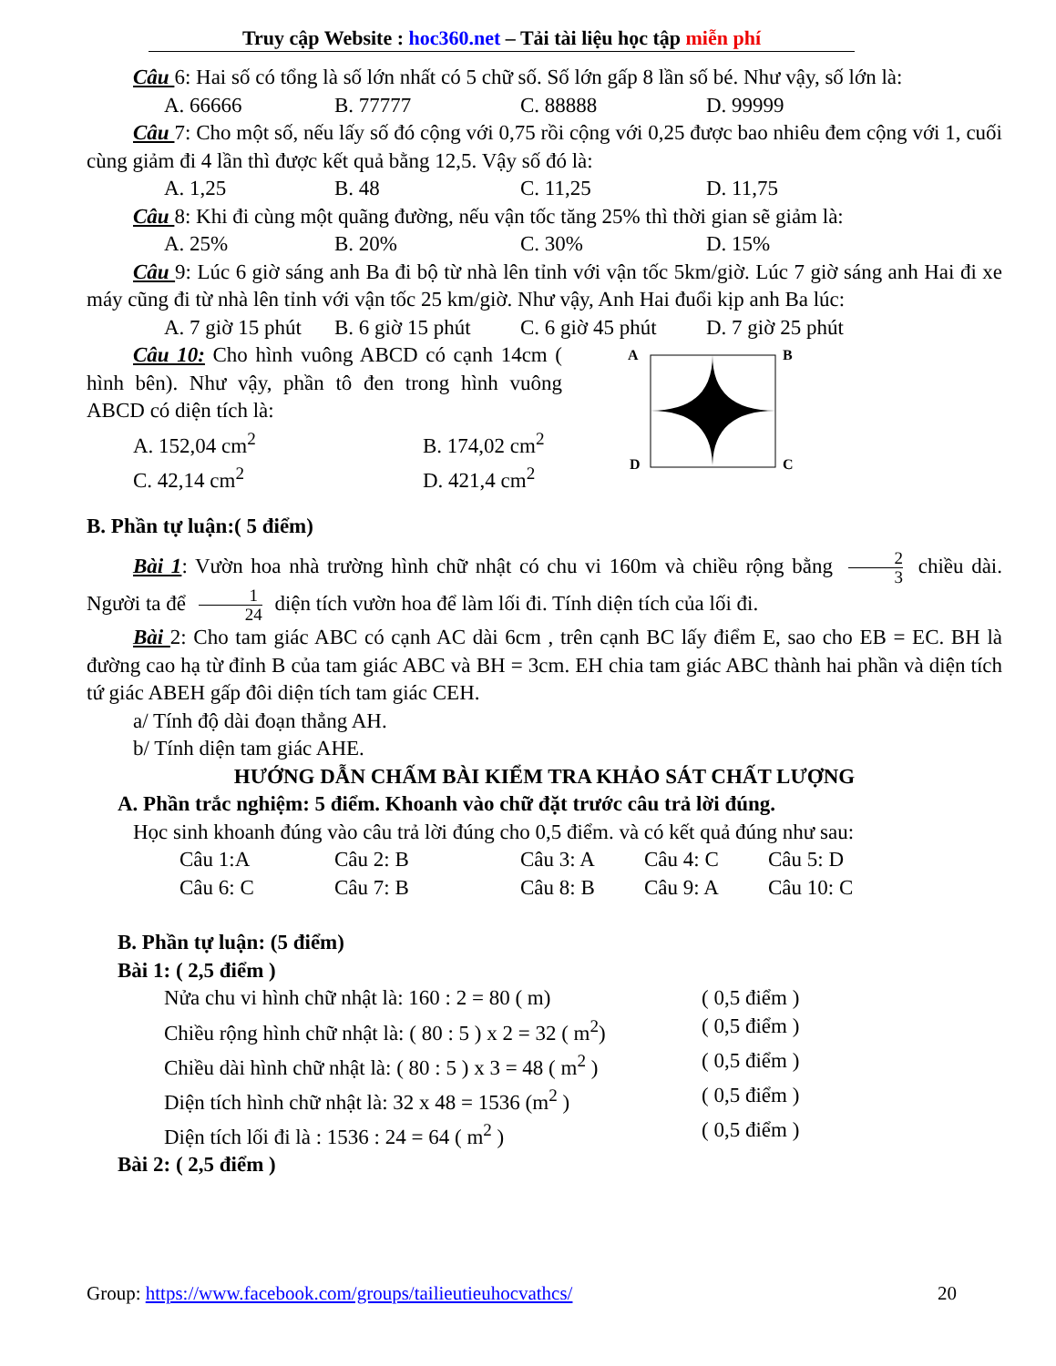Truy cập Website : hoc360.net – Tải tài liệu học tập miễn phí
Câu 6: Hai số có tổng là số lớn nhất có 5 chữ số. Số lớn gấp 8 lần số bé. Như vậy, số lớn là:
A. 66666 B. 77777 C. 88888 D. 99999
Câu 7: Cho một số, nếu lấy số đó cộng với 0,75 rồi cộng với 0,25 được bao nhiêu đem cộng với 1, cuối cùng giảm đi 4 lần thì được kết quả bằng 12,5. Vậy số đó là:
A. 1,25 B. 48 C. 11,25 D. 11,75
Câu 8: Khi đi cùng một quãng đường, nếu vận tốc tăng 25% thì thời gian sẽ giảm là:
A. 25% B. 20% C. 30% D. 15%
Câu 9: Lúc 6 giờ sáng anh Ba đi bộ từ nhà lên tỉnh với vận tốc 5km/giờ. Lúc 7 giờ sáng anh Hai đi xe máy cũng đi từ nhà lên tỉnh với vận tốc 25 km/giờ. Như vậy, Anh Hai đuổi kịp anh Ba lúc:
A. 7 giờ 15 phút B. 6 giờ 15 phút C. 6 giờ 45 phút D. 7 giờ 25 phút
Câu 10: Cho hình vuông ABCD có cạnh 14cm ( hình bên). Như vậy, phần tô đen trong hình vuông ABCD có diện tích là:
A. 152,04 cm<sup>2</sup> B. 174,02 cm<sup>2</sup>
C. 42,14 cm<sup>2</sup> D. 421,4 cm<sup>2</sup>
A
B
D
C
B. Phần tự luận:( 5 điểm)
Bài 1: Vườn hoa nhà trường hình chữ nhật có chu vi 160m và chiều rộng bằng 2 3 chiều dài. Người ta để 1 24 diện tích vườn hoa để làm lối đi. Tính diện tích của lối đi.
Bài 2: Cho tam giác ABC có cạnh AC dài 6cm , trên cạnh BC lấy điểm E, sao cho EB = EC. BH là đường cao hạ từ đỉnh B của tam giác ABC và BH = 3cm. EH chia tam giác ABC thành hai phần và diện tích tứ giác ABEH gấp đôi diện tích tam giác CEH.
a/ Tính độ dài đoạn thẳng AH.
b/ Tính diện tam giác AHE.
HƯỚNG DẪN CHẤM BÀI KIỂM TRA KHẢO SÁT CHẤT LƯỢNG
A. Phần trắc nghiệm: 5 điểm. Khoanh vào chữ đặt trước câu trả lời đúng.
Học sinh khoanh đúng vào câu trả lời đúng cho 0,5 điểm. và có kết quả đúng như sau:
Câu 1:A Câu 2: B Câu 3: A Câu 4: C Câu 5: D
Câu 6: C Câu 7: B Câu 8: B Câu 9: A Câu 10: C
B. Phần tự luận: (5 điểm)
Bài 1: ( 2,5 điểm )
Nửa chu vi hình chữ nhật là: 160 : 2 = 80 ( m) ( 0,5 điểm )
Chiều rộng hình chữ nhật là: ( 80 : 5 ) x 2 = 32 ( m<sup>2</sup>) ( 0,5 điểm )
Chiều dài hình chữ nhật là: ( 80 : 5 ) x 3 = 48 ( m<sup>2</sup> ) ( 0,5 điểm )
Diện tích hình chữ nhật là: 32 x 48 = 1536 (m<sup>2</sup> ) ( 0,5 điểm )
Diện tích lối đi là : 1536 : 24 = 64 ( m<sup>2</sup> ) ( 0,5 điểm )
Bài 2: ( 2,5 điểm )
Group: https://www.facebook.com/groups/tailieutieuhocvathcs/ 20